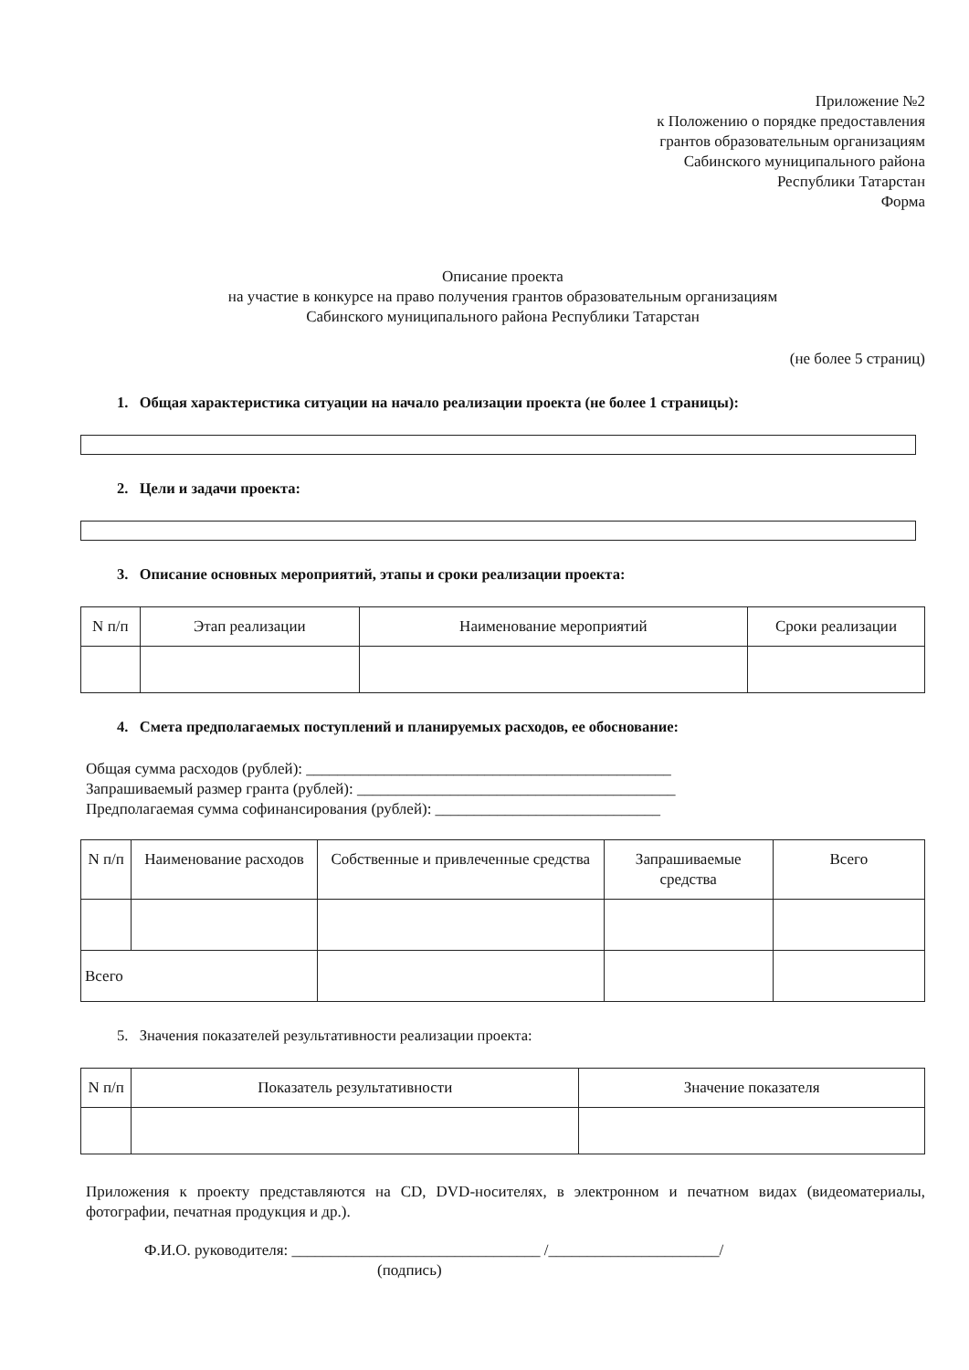Приложение №2
к Положению о порядке предоставления
грантов образовательным организациям
Сабинского муниципального района
Республики Татарстан
Форма
Описание проекта
на участие в конкурсе на право получения грантов образовательным организациям
Сабинского муниципального района Республики Татарстан
(не более 5 страниц)
1. Общая характеристика ситуации на начало реализации проекта (не более 1 страницы):
2. Цели и задачи проекта:
3. Описание основных мероприятий, этапы и сроки реализации проекта:
| N п/п | Этап реализации | Наименование мероприятий | Сроки реализации |
| --- | --- | --- | --- |
4. Смета предполагаемых поступлений и планируемых расходов, ее обоснование:
Общая сумма расходов (рублей): _______________________________________________
Запрашиваемый размер гранта (рублей): _________________________________________
Предполагаемая сумма софинансирования (рублей): _____________________________
| N п/п | Наименование расходов | Собственные и привлеченные средства | Запрашиваемые средства | Всего |
| --- | --- | --- | --- | --- |
| Всего | | | | |
5. Значения показателей результативности реализации проекта:
| N п/п | Показатель результативности | Значение показателя |
| --- | --- | --- |
Приложения к проекту представляются на CD, DVD-носителях, в электронном и печатном видах (видеоматериалы, фотографии, печатная продукция и др.).
Ф.И.О. руководителя: ________________________________ /______________________/
(подпись)